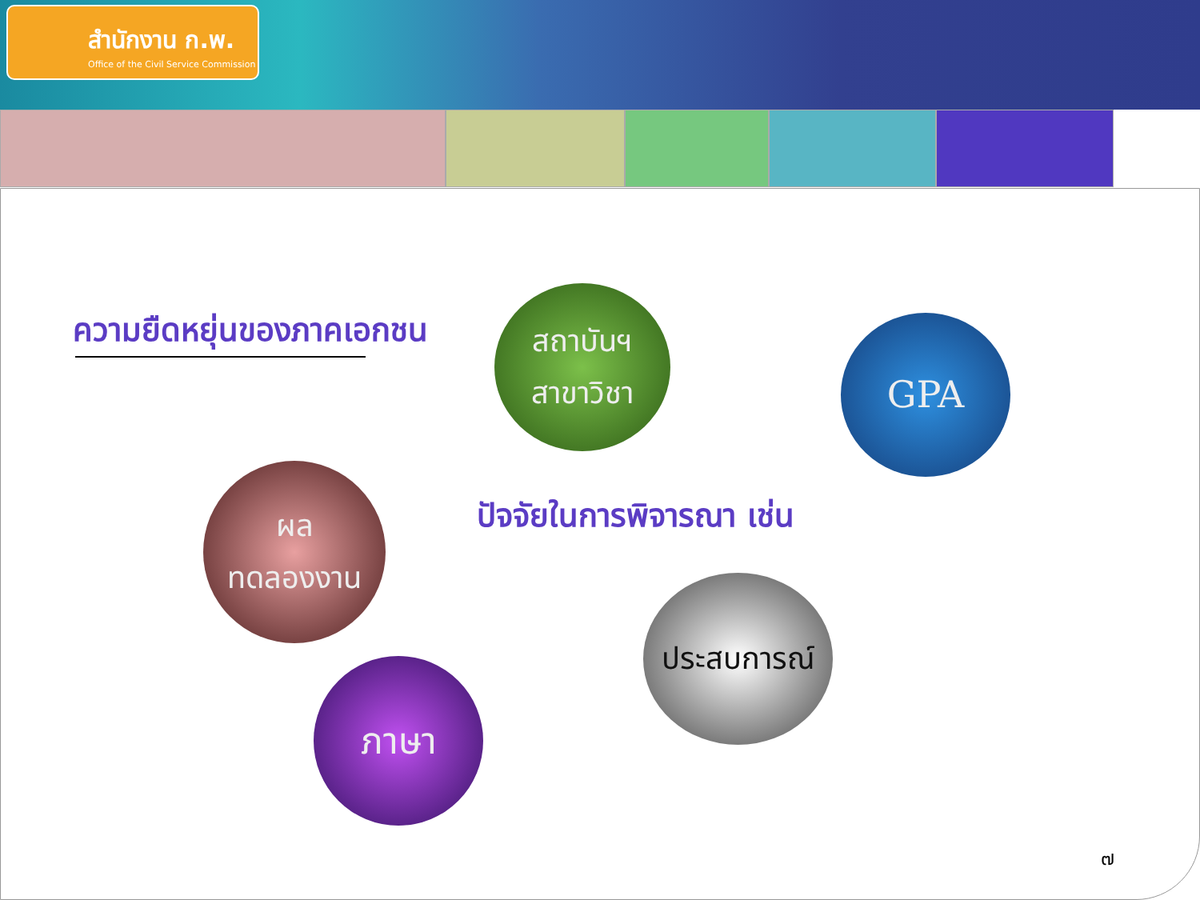สำนักงาน ก.พ.
Office of the Civil Service Commission
ความยืดหยุ่นของภาคเอกชน
ปัจจัยในการพิจารณา เช่น
สถาบันฯ
สาขาวิชา
GPA
ผล
ทดลองงาน
ประสบการณ์
ภาษา
๗